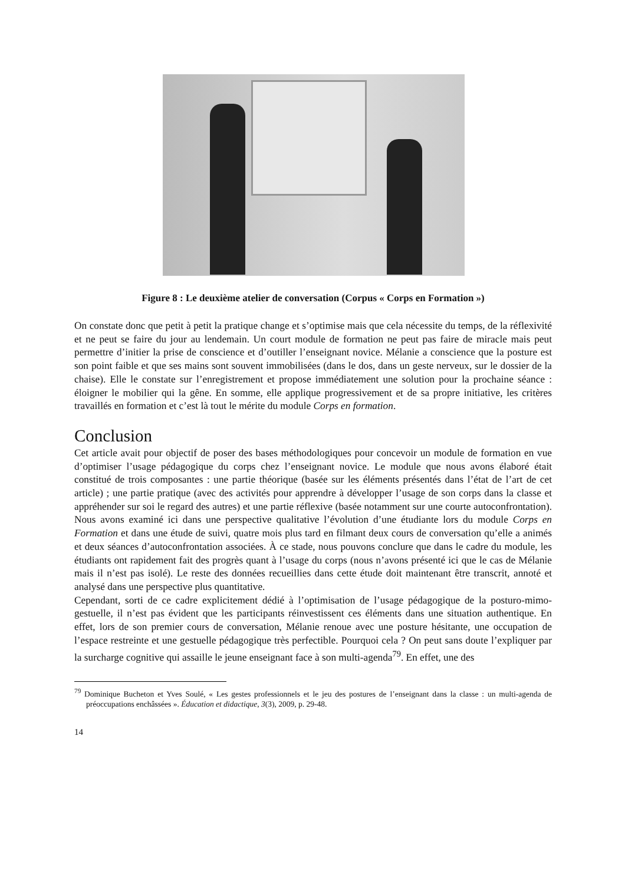Figure 8 : Le deuxième atelier de conversation (Corpus « Corps en Formation »)
On constate donc que petit à petit la pratique change et s’optimise mais que cela nécessite du temps, de la réflexivité et ne peut se faire du jour au lendemain. Un court module de formation ne peut pas faire de miracle mais peut permettre d’initier la prise de conscience et d’outiller l’enseignant novice. Mélanie a conscience que la posture est son point faible et que ses mains sont souvent immobilisées (dans le dos, dans un geste nerveux, sur le dossier de la chaise). Elle le constate sur l’enregistrement et propose immédiatement une solution pour la prochaine séance : éloigner le mobilier qui la gêne. En somme, elle applique progressivement et de sa propre initiative, les critères travaillés en formation et c’est là tout le mérite du module Corps en formation.
Conclusion
Cet article avait pour objectif de poser des bases méthodologiques pour concevoir un module de formation en vue d’optimiser l’usage pédagogique du corps chez l’enseignant novice. Le module que nous avons élaboré était constitué de trois composantes : une partie théorique (basée sur les éléments présentés dans l’état de l’art de cet article) ; une partie pratique (avec des activités pour apprendre à développer l’usage de son corps dans la classe et appréhender sur soi le regard des autres) et une partie réflexive (basée notamment sur une courte autoconfrontation). Nous avons examiné ici dans une perspective qualitative l’évolution d’une étudiante lors du module Corps en Formation et dans une étude de suivi, quatre mois plus tard en filmant deux cours de conversation qu’elle a animés et deux séances d’autoconfrontation associées. À ce stade, nous pouvons conclure que dans le cadre du module, les étudiants ont rapidement fait des progrès quant à l’usage du corps (nous n’avons présenté ici que le cas de Mélanie mais il n’est pas isolé). Le reste des données recueillies dans cette étude doit maintenant être transcrit, annoté et analysé dans une perspective plus quantitative.
Cependant, sorti de ce cadre explicitement dédié à l’optimisation de l’usage pédagogique de la posturo-mimo-gestuelle, il n’est pas évident que les participants réinvestissent ces éléments dans une situation authentique. En effet, lors de son premier cours de conversation, Mélanie renoue avec une posture hésitante, une occupation de l’espace restreinte et une gestuelle pédagogique très perfectible. Pourquoi cela ? On peut sans doute l’expliquer par la surcharge cognitive qui assaille le jeune enseignant face à son multi-agenda<sup>79</sup>. En effet, une des
<sup>79</sup> Dominique Bucheton et Yves Soulé, « Les gestes professionnels et le jeu des postures de l’enseignant dans la classe : un multi-agenda de préoccupations enchâssées ». Éducation et didactique, 3(3), 2009, p. 29-48.
14